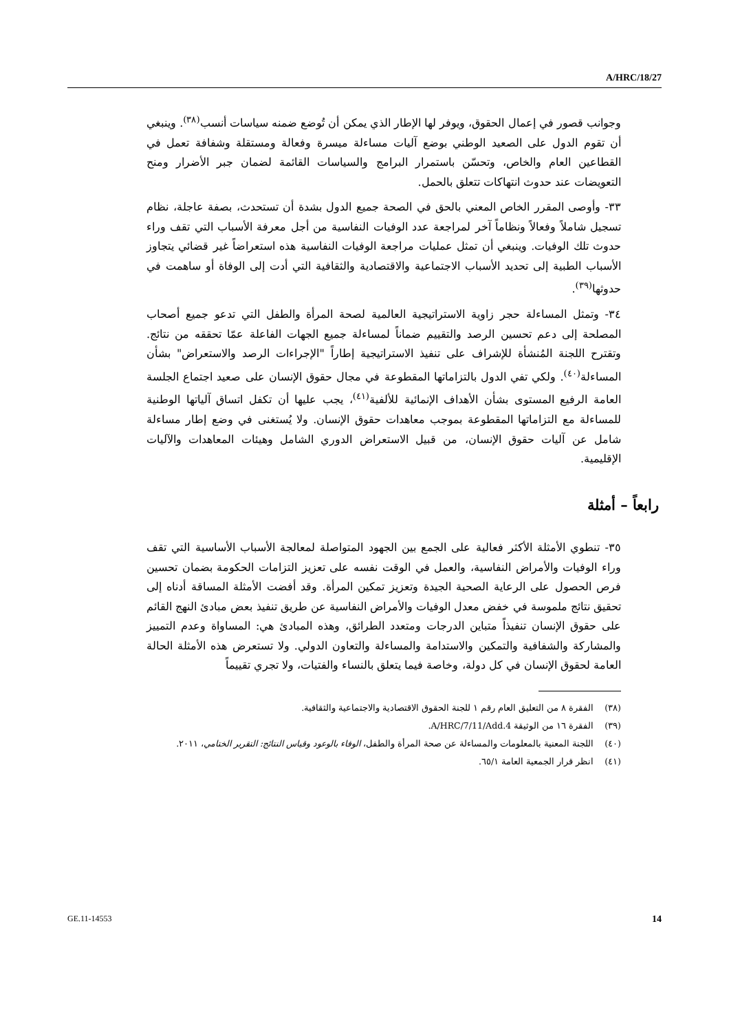A/HRC/18/27
وجوانب قصور في إعمال الحقوق، ويوفر لها الإطار الذي يمكن أن تُوضع ضمنه سياسات أنسب<sup>(٣٨)</sup>. وينبغي أن تقوم الدول على الصعيد الوطني بوضع آليات مساءلة ميسرة وفعالة ومستقلة وشفافة تعمل في القطاعين العام والخاص، وتحسّن باستمرار البرامج والسياسات القائمة لضمان جبر الأضرار ومنح التعويضات عند حدوث انتهاكات تتعلق بالحمل.
٣٣- وأوصى المقرر الخاص المعني بالحق في الصحة جميع الدول بشدة أن تستحدث، بصفة عاجلة، نظام تسجيل شاملاً وفعالاً ونظاماً آخر لمراجعة عدد الوفيات النفاسية من أجل معرفة الأسباب التي تقف وراء حدوث تلك الوفيات. وينبغي أن تمثل عمليات مراجعة الوفيات النفاسية هذه استعراضاً غير قضائي يتجاوز الأسباب الطبية إلى تحديد الأسباب الاجتماعية والاقتصادية والثقافية التي أدت إلى الوفاة أو ساهمت في حدوثها<sup>(٣٩)</sup>.
٣٤- وتمثل المساءلة حجر زاوية الاستراتيجية العالمية لصحة المرأة والطفل التي تدعو جميع أصحاب المصلحة إلى دعم تحسين الرصد والتقييم ضماناً لمساءلة جميع الجهات الفاعلة عمّا تحققه من نتائج. وتقترح اللجنة المُنشأة للإشراف على تنفيذ الاستراتيجية إطاراً "الإجراءات الرصد والاستعراض" بشأن المساءلة<sup>(٤٠)</sup>. ولكي تفي الدول بالتزاماتها المقطوعة في مجال حقوق الإنسان على صعيد اجتماع الجلسة العامة الرفيع المستوى بشأن الأهداف الإنمائية للألفية<sup>(٤١)</sup>، يجب عليها أن تكفل اتساق آلياتها الوطنية للمساءلة مع التزاماتها المقطوعة بموجب معاهدات حقوق الإنسان. ولا يُستغنى في وضع إطار مساءلة شامل عن آليات حقوق الإنسان، من قبيل الاستعراض الدوري الشامل وهيئات المعاهدات والآليات الإقليمية.
رابعاً – أمثلة
٣٥- تنطوي الأمثلة الأكثر فعالية على الجمع بين الجهود المتواصلة لمعالجة الأسباب الأساسية التي تقف وراء الوفيات والأمراض النفاسية، والعمل في الوقت نفسه على تعزيز التزامات الحكومة بضمان تحسين فرص الحصول على الرعاية الصحية الجيدة وتعزيز تمكين المرأة. وقد أفضت الأمثلة المساقة أدناه إلى تحقيق نتائج ملموسة في خفض معدل الوفيات والأمراض النفاسية عن طريق تنفيذ بعض مبادئ النهج القائم على حقوق الإنسان تنفيذاً متباين الدرجات ومتعدد الطرائق، وهذه المبادئ هي: المساواة وعدم التمييز والمشاركة والشفافية والتمكين والاستدامة والمساءلة والتعاون الدولي. ولا تستعرض هذه الأمثلة الحالة العامة لحقوق الإنسان في كل دولة، وخاصة فيما يتعلق بالنساء والفتيات، ولا تجري تقييماً
(٣٨) الفقرة ٨ من التعليق العام رقم ١ للجنة الحقوق الاقتصادية والاجتماعية والثقافية.
(٣٩) الفقرة ١٦ من الوثيقة A/HRC/7/11/Add.4.
(٤٠) اللجنة المعنية بالمعلومات والمساءلة عن صحة المرأة والطفل، الوفاء بالوعود وقياس النتائج: التقرير الختامي، ٢٠١١.
(٤١) انظر قرار الجمعية العامة ٦٥/١.
GE.11-14553 14